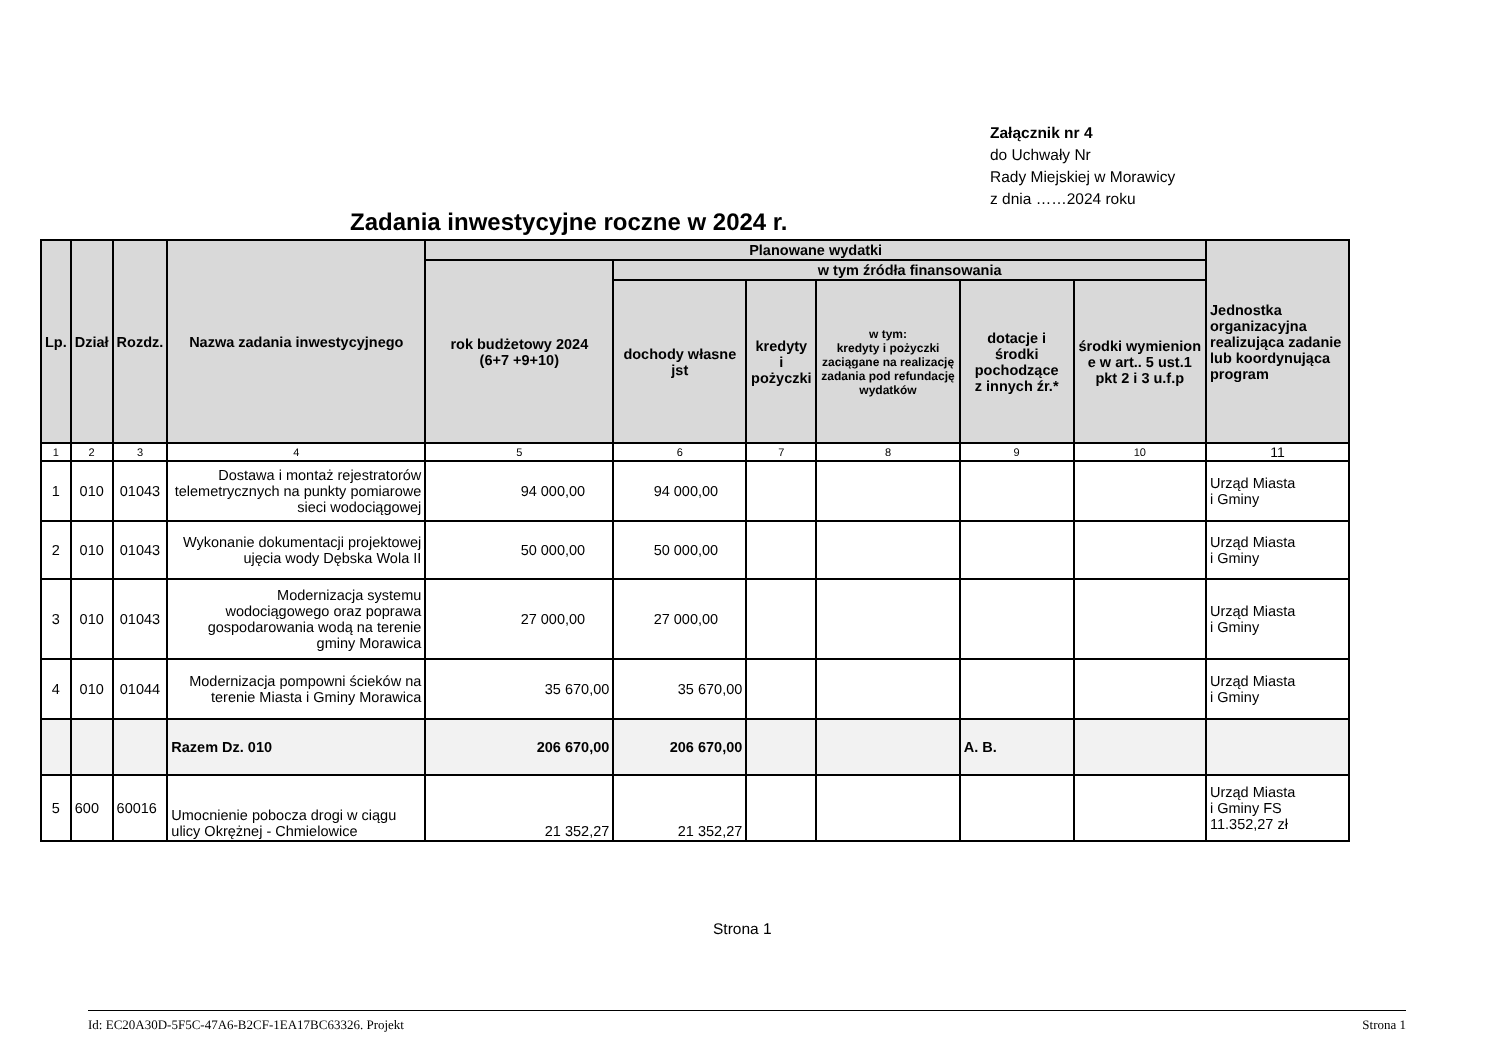Załącznik nr 4
do Uchwały Nr
Rady Miejskiej w Morawicy
z dnia ……2024 roku
Zadania inwestycyjne roczne w 2024 r.
| Lp. | Dział | Rozdz. | Nazwa zadania inwestycyjnego | Planowane wydatki | | | | | | Jednostka organizacyjna realizująca zadanie lub koordynująca program |
| --- | --- | --- | --- | --- | --- | --- | --- | --- | --- | --- |
| | | | | rok budżetowy 2024 (6+7 +9+10) | w tym źródła finansowania | | | | | |
| | | | | | dochody własne jst | kredyty i pożyczki | w tym: kredyty i pożyczki zaciągane na realizację zadania pod refundację wydatków | dotacje i środki pochodzące z innych źr.* | środki wymienion e w art.. 5 ust.1 pkt 2 i 3 u.f.p | |
| 1 | 2 | 3 | 4 | 5 | 6 | 7 | 8 | 9 | 10 | 11 |
| 1 | 010 | 01043 | Dostawa i montaż rejestratorów telemetrycznych na punkty pomiarowe sieci wodociągowej | 94 000,00 | 94 000,00 | | | | | Urząd Miasta i Gminy |
| 2 | 010 | 01043 | Wykonanie dokumentacji projektowej ujęcia wody Dębska Wola II | 50 000,00 | 50 000,00 | | | | | Urząd Miasta i Gminy |
| 3 | 010 | 01043 | Modernizacja systemu wodociągowego oraz poprawa gospodarowania wodą na terenie gminy Morawica | 27 000,00 | 27 000,00 | | | | | Urząd Miasta i Gminy |
| 4 | 010 | 01044 | Modernizacja pompowni ścieków na terenie Miasta i Gminy Morawica | 35 670,00 | 35 670,00 | | | | | Urząd Miasta i Gminy |
| | | | Razem Dz. 010 | 206 670,00 | 206 670,00 | | | A. B. | | |
| 5 | 600 | 60016 | Umocnienie pobocza drogi w ciągu ulicy Okrężnej - Chmielowice | 21 352,27 | 21 352,27 | | | | | Urząd Miasta i Gminy FS 11.352,27 zł |
Strona 1
Id: EC20A30D-5F5C-47A6-B2CF-1EA17BC63326. Projekt Strona 1